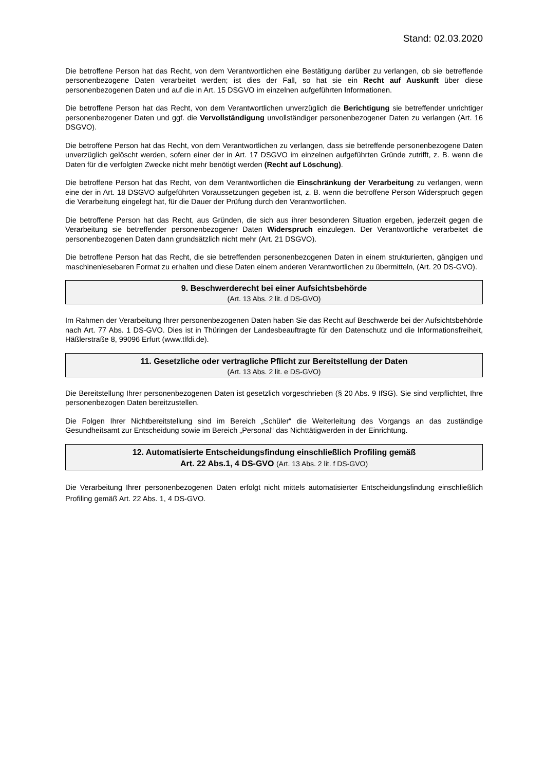Stand: 02.03.2020
Die betroffene Person hat das Recht, von dem Verantwortlichen eine Bestätigung darüber zu verlangen, ob sie betreffende personenbezogene Daten verarbeitet werden; ist dies der Fall, so hat sie ein Recht auf Auskunft über diese personenbezogenen Daten und auf die in Art. 15 DSGVO im einzelnen aufgeführten Informationen.
Die betroffene Person hat das Recht, von dem Verantwortlichen unverzüglich die Berichtigung sie betreffender unrichtiger personenbezogener Daten und ggf. die Vervollständigung unvollständiger personenbezogener Daten zu verlangen (Art. 16 DSGVO).
Die betroffene Person hat das Recht, von dem Verantwortlichen zu verlangen, dass sie betreffende personenbezogene Daten unverzüglich gelöscht werden, sofern einer der in Art. 17 DSGVO im einzelnen aufgeführten Gründe zutrifft, z. B. wenn die Daten für die verfolgten Zwecke nicht mehr benötigt werden (Recht auf Löschung).
Die betroffene Person hat das Recht, von dem Verantwortlichen die Einschränkung der Verarbeitung zu verlangen, wenn eine der in Art. 18 DSGVO aufgeführten Voraussetzungen gegeben ist, z. B. wenn die betroffene Person Widerspruch gegen die Verarbeitung eingelegt hat, für die Dauer der Prüfung durch den Verantwortlichen.
Die betroffene Person hat das Recht, aus Gründen, die sich aus ihrer besonderen Situation ergeben, jederzeit gegen die Verarbeitung sie betreffender personenbezogener Daten Widerspruch einzulegen. Der Verantwortliche verarbeitet die personenbezogenen Daten dann grundsätzlich nicht mehr (Art. 21 DSGVO).
Die betroffene Person hat das Recht, die sie betreffenden personenbezogenen Daten in einem strukturierten, gängigen und maschinenlesebaren Format zu erhalten und diese Daten einem anderen Verantwortlichen zu übermitteln, (Art. 20 DS-GVO).
9. Beschwerderecht bei einer Aufsichtsbehörde
(Art. 13 Abs. 2 lit. d DS-GVO)
Im Rahmen der Verarbeitung Ihrer personenbezogenen Daten haben Sie das Recht auf Beschwerde bei der Aufsichtsbehörde nach Art. 77 Abs. 1 DS-GVO. Dies ist in Thüringen der Landesbeauftragte für den Datenschutz und die Informationsfreiheit, Häßlerstraße 8, 99096 Erfurt (www.tlfdi.de).
11. Gesetzliche oder vertragliche Pflicht zur Bereitstellung der Daten
(Art. 13 Abs. 2 lit. e DS-GVO)
Die Bereitstellung Ihrer personenbezogenen Daten ist gesetzlich vorgeschrieben (§ 20 Abs. 9 IfSG). Sie sind verpflichtet, Ihre personenbezogen Daten bereitzustellen.
Die Folgen Ihrer Nichtbereitstellung sind im Bereich „Schüler“ die Weiterleitung des Vorgangs an das zuständige Gesundheitsamt zur Entscheidung sowie im Bereich „Personal“ das Nichttätigwerden in der Einrichtung.
12. Automatisierte Entscheidungsfindung einschließlich Profiling gemäß
Art. 22 Abs.1, 4 DS-GVO (Art. 13 Abs. 2 lit. f DS-GVO)
Die Verarbeitung Ihrer personenbezogenen Daten erfolgt nicht mittels automatisierter Entscheidungsfindung einschließlich Profiling gemäß Art. 22 Abs. 1, 4 DS-GVO.